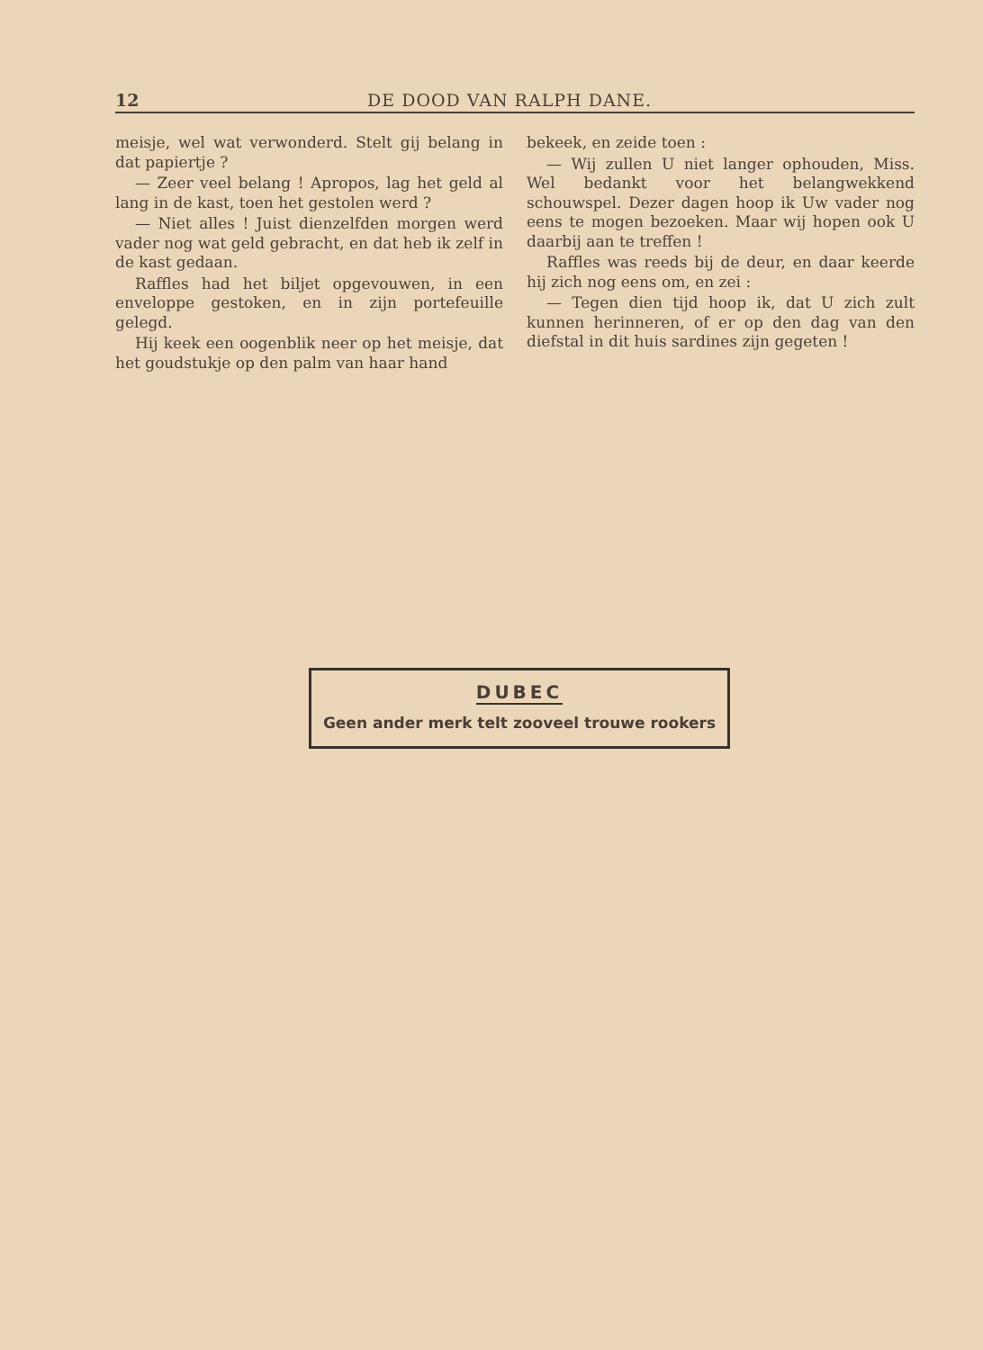12 DE DOOD VAN RALPH DANE.
meisje, wel wat verwonderd. Stelt gij belang in dat papiertje ?
— Zeer veel belang ! Apropos, lag het geld al lang in de kast, toen het gestolen werd ?
— Niet alles ! Juist dienzelfden morgen werd vader nog wat geld gebracht, en dat heb ik zelf in de kast gedaan.
Raffles had het biljet opgevouwen, in een enveloppe gestoken, en in zijn portefeuille gelegd.
Hij keek een oogenblik neer op het meisje, dat het goudstukje op den palm van haar hand
bekeek, en zeide toen :
— Wij zullen U niet langer ophouden, Miss. Wel bedankt voor het belangwekkend schouwspel. Dezer dagen hoop ik Uw vader nog eens te mogen bezoeken. Maar wij hopen ook U daarbij aan te treffen !
Raffles was reeds bij de deur, en daar keerde hij zich nog eens om, en zei :
— Tegen dien tijd hoop ik, dat U zich zult kunnen herinneren, of er op den dag van den diefstal in dit huis sardines zijn gegeten !
DUBEC
Geen ander merk telt zooveel trouwe rookers